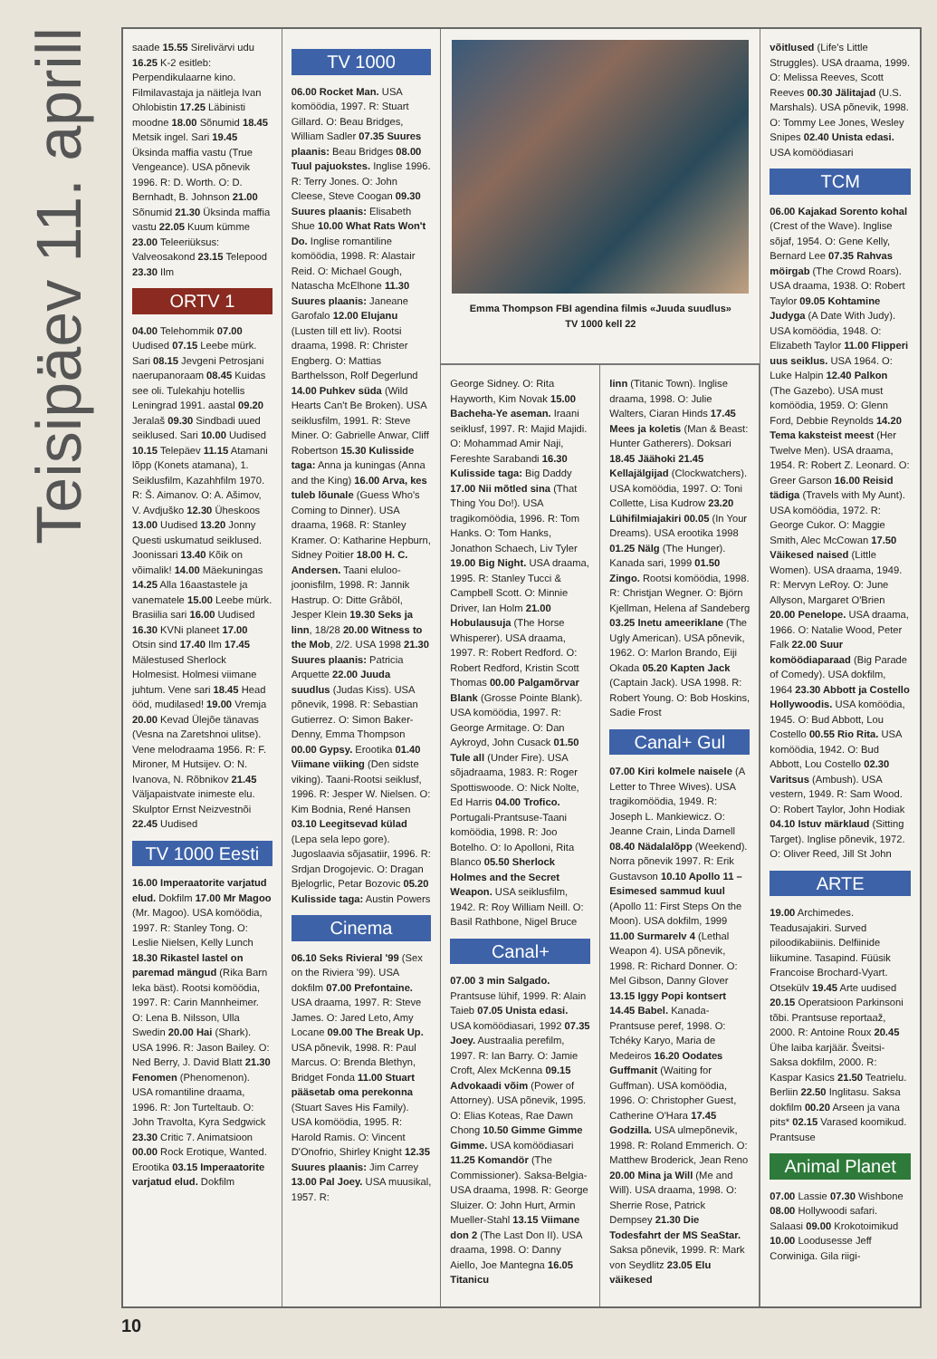Teisipäev 11. aprill
saade 15.55 Sirelivärvi udu 16.25 K-2 esitleb: Perpendikulaarne kino. Filmilavastaja ja näitleja Ivan Ohlobistin 17.25 Läbinisti moodne 18.00 Sõnumid 18.45 Metsik ingel. Sari 19.45 Üksinda maffia vastu (True Vengeance). USA põnevik 1996. R: D. Worth. O: D. Bernhadt, B. Johnson 21.00 Sõnumid 21.30 Üksinda maffia vastu 22.05 Kuum kümme 23.00 Teleeriüksus: Valveosakond 23.15 Telepood 23.30 Ilm
ORTV 1
04.00 Telehommik 07.00 Uudised 07.15 Leebe mürk. Sari 08.15 Jevgeni Petrosjani naerupanoraam 08.45 Kuidas see oli. Tulekahju hotellis Leningrad 1991. aastal 09.20 Jeralaš 09.30 Sindbadi uued seiklused. Sari 10.00 Uudised 10.15 Telepäev 11.15 Atamani lõpp (Konets atamana), 1. Seiklusfilm, Kazahhfilm 1970. R: Š. Aimanov. O: A. Ašimov, V. Avdjuško 12.30 Üheskoos 13.00 Uudised 13.20 Jonny Questi uskumatud seiklused. Joonissari 13.40 Kõik on võimalik! 14.00 Mäekuningas 14.25 Alla 16aastastele ja vanematele 15.00 Leebe mürk. Brasiilia sari 16.00 Uudised 16.30 KVNi planeet 17.00 Otsin sind 17.40 Ilm 17.45 Mälestused Sherlock Holmesist. Holmesi viimane juhtum. Vene sari 18.45 Head ööd, mudilased! 19.00 Vremja 20.00 Kevad Ülejõe tänavas (Vesna na Zaretshnoi ulitse). Vene melodraama 1956. R: F. Mironer, M Hutsijev. O: N. Ivanova, N. Rõbnikov 21.45 Väljapaistvate inimeste elu. Skulptor Ernst Neizvestnõi 22.45 Uudised
TV 1000 Eesti
16.00 Imperaatorite varjatud elud. Dokfilm 17.00 Mr Magoo (Mr. Magoo). USA komöödia, 1997. R: Stanley Tong. O: Leslie Nielsen, Kelly Lunch 18.30 Rikastel lastel on paremad mängud (Rika Barn leka bäst). Rootsi komöödia, 1997. R: Carin Mannheimer. O: Lena B. Nilsson, Ulla Swedin 20.00 Hai (Shark). USA 1996. R: Jason Bailey. O: Ned Berry, J. David Blatt 21.30 Fenomen (Phenomenon). USA romantiline draama, 1996. R: Jon Turteltaub. O: John Travolta, Kyra Sedgwick 23.30 Critic 7. Animatsioon 00.00 Rock Erotique, Wanted. Erootika 03.15 Imperaatorite varjatud elud. Dokfilm
TV 1000
06.00 Rocket Man. USA komöödia, 1997. R: Stuart Gillard. O: Beau Bridges, William Sadler 07.35 Suures plaanis: Beau Bridges 08.00 Tuul pajuokstes. Inglise 1996. R: Terry Jones. O: John Cleese, Steve Coogan 09.30 Suures plaanis: Elisabeth Shue 10.00 What Rats Won't Do. Inglise romantiline komöödia, 1998. R: Alastair Reid. O: Michael Gough, Natascha McElhone 11.30 Suures plaanis: Janeane Garofalo 12.00 Elujanu (Lusten till ett liv). Rootsi draama, 1998. R: Christer Engberg. O: Mattias Barthelsson, Rolf Degerlund 14.00 Puhkev süda (Wild Hearts Can't Be Broken). USA seiklusfilm, 1991. R: Steve Miner. O: Gabrielle Anwar, Cliff Robertson 15.30 Kulisside taga: Anna ja kuningas (Anna and the King) 16.00 Arva, kes tuleb lõunale (Guess Who's Coming to Dinner). USA draama, 1968. R: Stanley Kramer. O: Katharine Hepburn, Sidney Poitier 18.00 H. C. Andersen. Taani eluloo-joonisfilm, 1998. R: Jannik Hastrup. O: Ditte Gråböl, Jesper Klein 19.30 Seks ja linn, 18/28 20.00 Witness to the Mob, 2/2. USA 1998 21.30 Suures plaanis: Patricia Arquette 22.00 Juuda suudlus (Judas Kiss). USA põnevik, 1998. R: Sebastian Gutierrez. O: Simon Baker-Denny, Emma Thompson 00.00 Gypsy. Erootika 01.40 Viimane viiking (Den sidste viking). Taani-Rootsi seiklusf, 1996. R: Jesper W. Nielsen. O: Kim Bodnia, René Hansen 03.10 Leegitsevad külad (Lepa sela lepo gore). Jugoslaavia sõjasatiir, 1996. R: Srdjan Drogojevic. O: Dragan Bjelogrlic, Petar Bozovic 05.20 Kulisside taga: Austin Powers
Cinema
06.10 Seks Rivieral '99 (Sex on the Riviera '99). USA dokfilm 07.00 Prefontaine. USA draama, 1997. R: Steve James. O: Jared Leto, Amy Locane 09.00 The Break Up. USA põnevik, 1998. R: Paul Marcus. O: Brenda Blethyn, Bridget Fonda 11.00 Stuart pääsetab oma perekonna (Stuart Saves His Family). USA komöödia, 1995. R: Harold Ramis. O: Vincent D'Onofrio, Shirley Knight 12.35 Suures plaanis: Jim Carrey 13.00 Pal Joey. USA muusikal, 1957. R:
Emma Thompson FBI agendina filmis «Juuda suudlus»
TV 1000 kell 22
George Sidney. O: Rita Hayworth, Kim Novak 15.00 Bacheha-Ye aseman. Iraani seiklusf, 1997. R: Majid Majidi. O: Mohammad Amir Naji, Fereshte Sarabandi 16.30 Kulisside taga: Big Daddy 17.00 Nii mõtled sina (That Thing You Do!). USA tragikomöödia, 1996. R: Tom Hanks. O: Tom Hanks, Jonathon Schaech, Liv Tyler 19.00 Big Night. USA draama, 1995. R: Stanley Tucci & Campbell Scott. O: Minnie Driver, Ian Holm 21.00 Hobulausuja (The Horse Whisperer). USA draama, 1997. R: Robert Redford. O: Robert Redford, Kristin Scott Thomas 00.00 Palgamõrvar Blank (Grosse Pointe Blank). USA komöödia, 1997. R: George Armitage. O: Dan Aykroyd, John Cusack 01.50 Tule all (Under Fire). USA sõjadraama, 1983. R: Roger Spottiswoode. O: Nick Nolte, Ed Harris 04.00 Trofico. Portugali-Prantsuse-Taani komöödia, 1998. R: Joo Botelho. O: Io Apolloni, Rita Blanco 05.50 Sherlock Holmes and the Secret Weapon. USA seiklusfilm, 1942. R: Roy William Neill. O: Basil Rathbone, Nigel Bruce
Canal+
07.00 3 min Salgado. Prantsuse lühif, 1999. R: Alain Taieb 07.05 Unista edasi. USA komöödiasari, 1992 07.35 Joey. Austraalia perefilm, 1997. R: Ian Barry. O: Jamie Croft, Alex McKenna 09.15 Advokaadi võim (Power of Attorney). USA põnevik, 1995. O: Elias Koteas, Rae Dawn Chong 10.50 Gimme Gimme Gimme. USA komöödiasari 11.25 Komandör (The Commissioner). Saksa-Belgia-USA draama, 1998. R: George Sluizer. O: John Hurt, Armin Mueller-Stahl 13.15 Viimane don 2 (The Last Don II). USA draama, 1998. O: Danny Aiello, Joe Mantegna 16.05 Titanicu
linn (Titanic Town). Inglise draama, 1998. O: Julie Walters, Ciaran Hinds 17.45 Mees ja koletis (Man & Beast: Hunter Gatherers). Doksari 18.45 Jäähoki 21.45 Kellajälgijad (Clockwatchers). USA komöödia, 1997. O: Toni Collette, Lisa Kudrow 23.20 Lühifilmiajakiri 00.05 (In Your Dreams). USA erootika 1998 01.25 Nälg (The Hunger). Kanada sari, 1999 01.50 Zingo. Rootsi komöödia, 1998. R: Christjan Wegner. O: Björn Kjellman, Helena af Sandeberg 03.25 Inetu ameeriklane (The Ugly American). USA põnevik, 1962. O: Marlon Brando, Eiji Okada 05.20 Kapten Jack (Captain Jack). USA 1998. R: Robert Young. O: Bob Hoskins, Sadie Frost
Canal+ Gul
07.00 Kiri kolmele naisele (A Letter to Three Wives). USA tragikomöödia, 1949. R: Joseph L. Mankiewicz. O: Jeanne Crain, Linda Darnell 08.40 Nädalalõpp (Weekend). Norra põnevik 1997. R: Erik Gustavson 10.10 Apollo 11 – Esimesed sammud kuul (Apollo 11: First Steps On the Moon). USA dokfilm, 1999 11.00 Surmarelv 4 (Lethal Weapon 4). USA põnevik, 1998. R: Richard Donner. O: Mel Gibson, Danny Glover 13.15 Iggy Popi kontsert 14.45 Babel. Kanada-Prantsuse peref, 1998. O: Tchéky Karyo, Maria de Medeiros 16.20 Oodates Guffmanit (Waiting for Guffman). USA komöödia, 1996. O: Christopher Guest, Catherine O'Hara 17.45 Godzilla. USA ulmepõnevik, 1998. R: Roland Emmerich. O: Matthew Broderick, Jean Reno 20.00 Mina ja Will (Me and Will). USA draama, 1998. O: Sherrie Rose, Patrick Dempsey 21.30 Die Todesfahrt der MS SeaStar. Saksa põnevik, 1999. R: Mark von Seydlitz 23.05 Elu väikesed
võitlused (Life's Little Struggles). USA draama, 1999. O: Melissa Reeves, Scott Reeves 00.30 Jälitajad (U.S. Marshals). USA põnevik, 1998. O: Tommy Lee Jones, Wesley Snipes 02.40 Unista edasi. USA komöödiasari
TCM
06.00 Kajakad Sorento kohal (Crest of the Wave). Inglise sõjaf, 1954. O: Gene Kelly, Bernard Lee 07.35 Rahvas möirgab (The Crowd Roars). USA draama, 1938. O: Robert Taylor 09.05 Kohtamine Judyga (A Date With Judy). USA komöödia, 1948. O: Elizabeth Taylor 11.00 Flipperi uus seiklus. USA 1964. O: Luke Halpin 12.40 Palkon (The Gazebo). USA must komöödia, 1959. O: Glenn Ford, Debbie Reynolds 14.20 Tema kaksteist meest (Her Twelve Men). USA draama, 1954. R: Robert Z. Leonard. O: Greer Garson 16.00 Reisid tädiga (Travels with My Aunt). USA komöödia, 1972. R: George Cukor. O: Maggie Smith, Alec McCowan 17.50 Väikesed naised (Little Women). USA draama, 1949. R: Mervyn LeRoy. O: June Allyson, Margaret O'Brien 20.00 Penelope. USA draama, 1966. O: Natalie Wood, Peter Falk 22.00 Suur komöödiaparaad (Big Parade of Comedy). USA dokfilm, 1964 23.30 Abbott ja Costello Hollywoodis. USA komöödia, 1945. O: Bud Abbott, Lou Costello 00.55 Rio Rita. USA komöödia, 1942. O: Bud Abbott, Lou Costello 02.30 Varitsus (Ambush). USA vestern, 1949. R: Sam Wood. O: Robert Taylor, John Hodiak 04.10 Istuv märklaud (Sitting Target). Inglise põnevik, 1972. O: Oliver Reed, Jill St John
ARTE
19.00 Archimedes. Teadusajakiri. Surved piloodikabiinis. Delfiinide liikumine. Tasapind. Füüsik Francoise Brochard-Vyart. Otsekülv 19.45 Arte uudised 20.15 Operatsioon Parkinsoni tõbi. Prantsuse reportaaž, 2000. R: Antoine Roux 20.45 Ühe laiba karjäär. Šveitsi-Saksa dokfilm, 2000. R: Kaspar Kasics 21.50 Teatrielu. Berliin 22.50 Inglitasu. Saksa dokfilm 00.20 Arseen ja vana pits* 02.15 Varased koomikud. Prantsuse
Animal Planet
07.00 Lassie 07.30 Wishbone 08.00 Hollywoodi safari. Salaasi 09.00 Krokotoimikud 10.00 Loodusesse Jeff Corwiniga. Gila riigi-
10